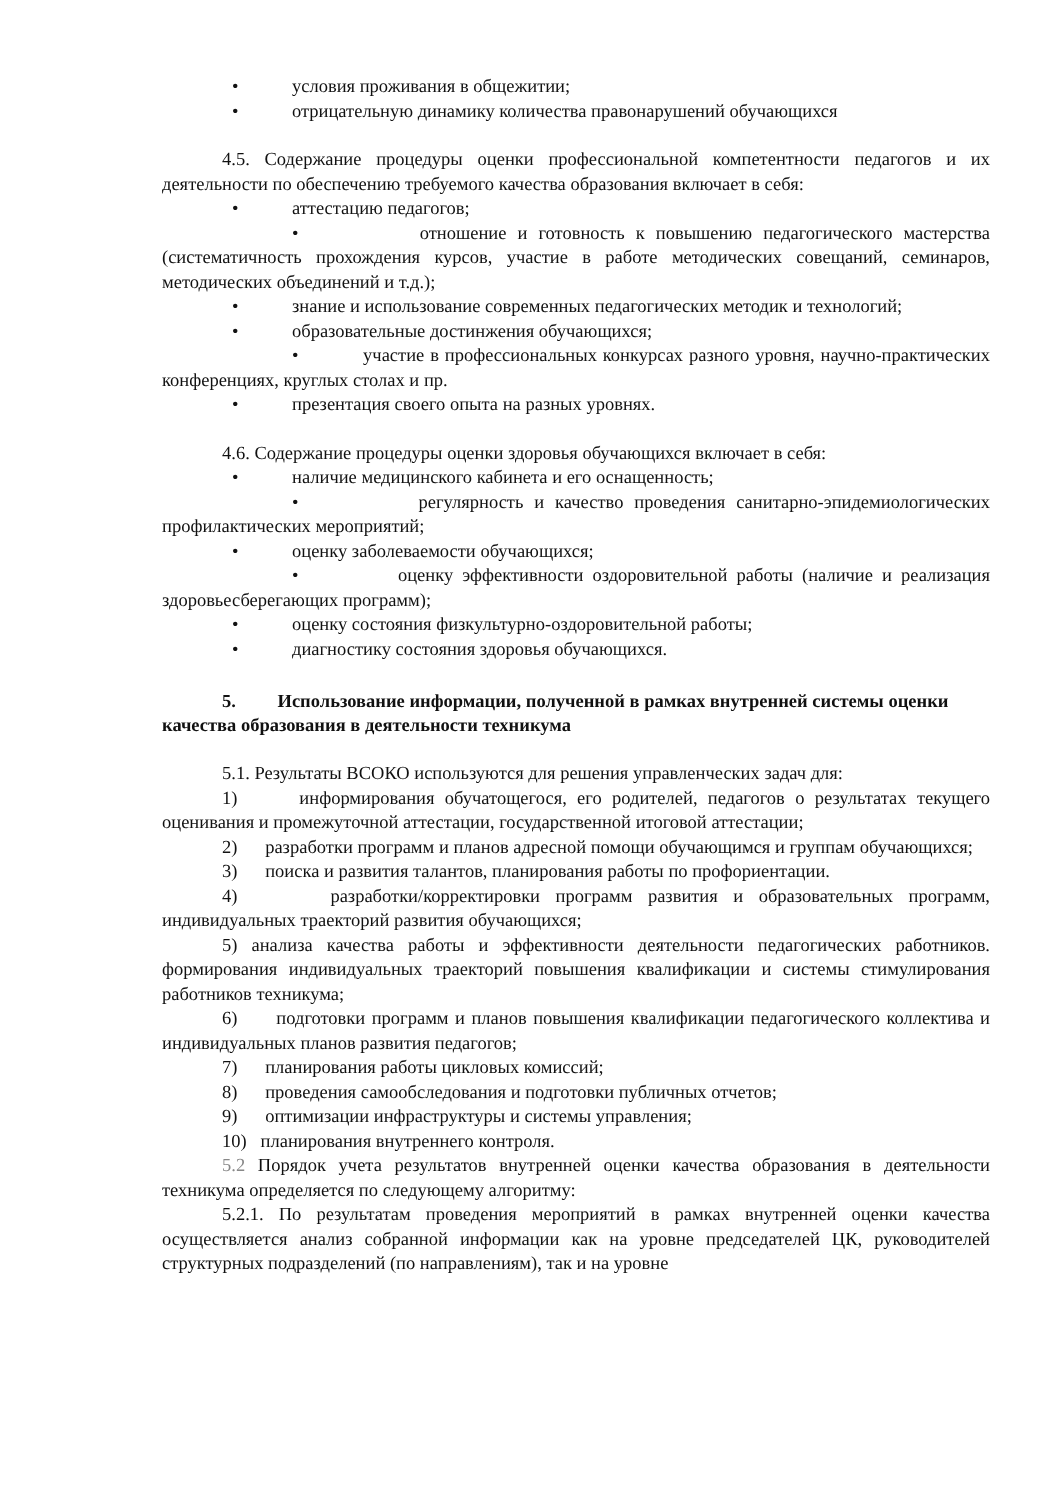• условия проживания в общежитии;
• отрицательную динамику количества правонарушений обучающихся
4.5. Содержание процедуры оценки профессиональной компетентности педагогов и их деятельности по обеспечению требуемого качества образования включает в себя:
• аттестацию педагогов;
• отношение и готовность к повышению педагогического мастерства (систематичность прохождения курсов, участие в работе методических совещаний, семинаров, методических объединений и т.д.);
• знание и использование современных педагогических методик и технологий;
• образовательные достинжения обучающихся;
• участие в профессиональных конкурсах разного уровня, научно-практических конференциях, круглых столах и пр.
• презентация своего опыта на разных уровнях.
4.6. Содержание процедуры оценки здоровья обучающихся включает в себя:
• наличие медицинского кабинета и его оснащенность;
• регулярность и качество проведения санитарно-эпидемиологических профилактических мероприятий;
• оценку заболеваемости обучающихся;
• оценку эффективности оздоровительной работы (наличие и реализация здоровьесберегающих программ);
• оценку состояния физкультурно-оздоровительной работы;
• диагностику состояния здоровья обучающихся.
5. Использование информации, полученной в рамках внутренней системы оценки качества образования в деятельности техникума
5.1. Результаты ВСОКО используются для решения управленческих задач для:
1) информирования обучатощегося, его родителей, педагогов о результатах текущего оценивания и промежуточной аттестации, государственной итоговой аттестации;
2) разработки программ и планов адресной помощи обучающимся и группам обучающихся;
3) поиска и развития талантов, планирования работы по профориентации.
4) разработки/корректировки программ развития и образовательных программ, индивидуальных траекторий развития обучающихся;
5) анализа качества работы и эффективности деятельности педагогических работников. формирования индивидуальных траекторий повышения квалификации и системы стимулирования работников техникума;
6) подготовки программ и планов повышения квалификации педагогического коллектива и индивидуальных планов развития педагогов;
7) планирования работы цикловых комиссий;
8) проведения самообследования и подготовки публичных отчетов;
9) оптимизации инфраструктуры и системы управления;
10) планирования внутреннего контроля.
5.2 Порядок учета результатов внутренней оценки качества образования в деятельности техникума определяется по следующему алгоритму:
5.2.1. По результатам проведения мероприятий в рамках внутренней оценки качества осуществляется анализ собранной информации как на уровне председателей ЦК, руководителей структурных подразделений (по направлениям), так и на уровне